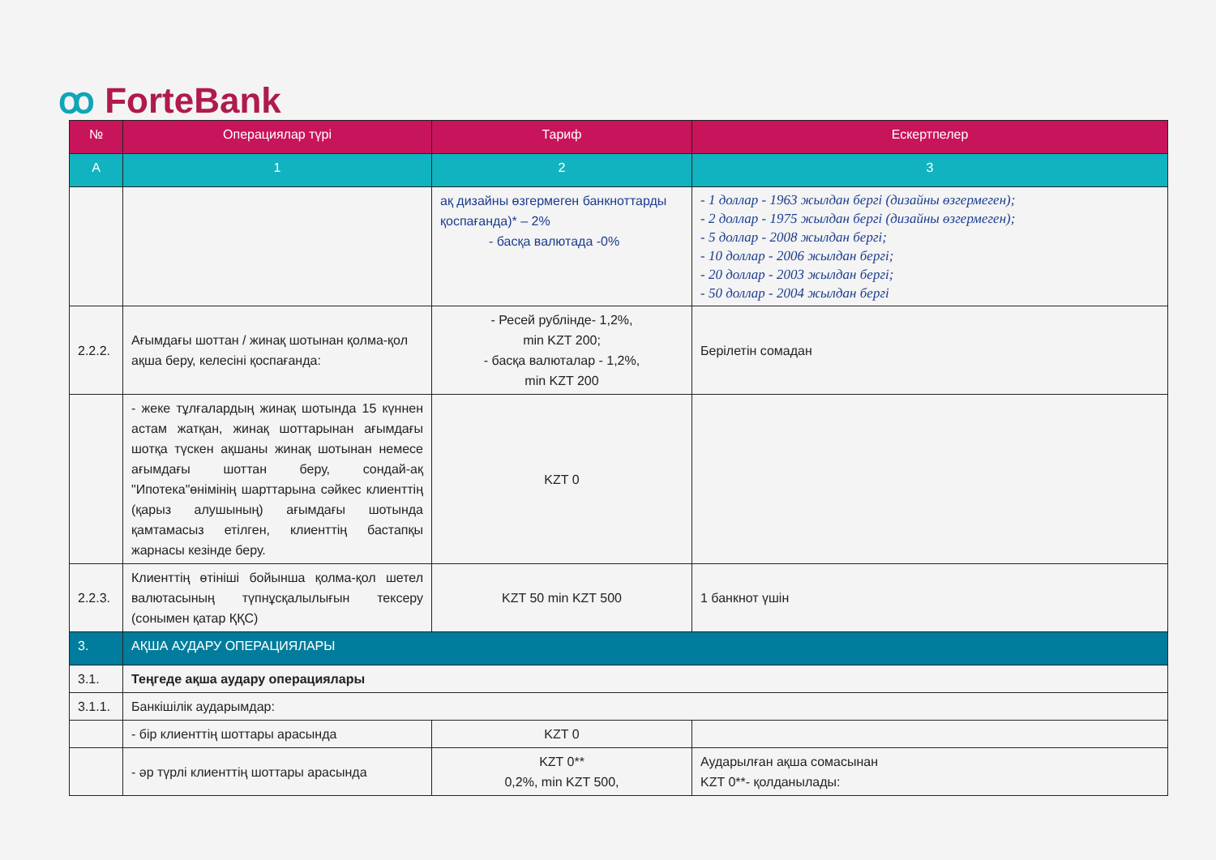ꝏ ForteBank
| № | Операциялар түрі | Тариф | Ескертпелер |
| --- | --- | --- | --- |
| А | 1 | 2 | 3 |
| | | ақ дизайны өзгермеген банкноттарды қоспағанда)* – 2% - басқа валютада -0% | - 1 доллар - 1963 жылдан бергі (дизайны өзгермеген); - 2 доллар - 1975 жылдан бергі (дизайны өзгермеген); - 5 доллар - 2008 жылдан бергі; - 10 доллар - 2006 жылдан бергі; - 20 доллар - 2003 жылдан бергі; - 50 доллар - 2004 жылдан бергі |
| 2.2.2. | Ағымдағы шоттан / жинақ шотынан қолма-қол ақша беру, келесіні қоспағанда: | - Ресей рублінде- 1,2%, min KZT 200; - басқа валюталар - 1,2%, min KZT 200 | Берілетін сомадан |
| | - жеке тұлғалардың жинақ шотында 15 күннен астам жатқан, жинақ шоттарынан ағымдағы шотқа түскен ақшаны жинақ шотынан немесе ағымдағы шоттан беру, сондай-ақ "Ипотека"өнімінің шарттарына сәйкес клиенттің (қарыз алушының) ағымдағы шотында қамтамасыз етілген, клиенттің бастапқы жарнасы кезінде беру. | KZT 0 | |
| 2.2.3. | Клиенттің өтініші бойынша қолма-қол шетел валютасының түпнұсқалылығын тексеру (сонымен қатар ҚҚС) | KZT 50 min KZT 500 | 1 банкнот үшін |
| 3. | АҚША АУДАРУ ОПЕРАЦИЯЛАРЫ | | |
| 3.1. | Теңгеде ақша аудару операциялары | | |
| 3.1.1. | Банкішілік аударымдар: | | |
| | - бір клиенттің шоттары арасында | KZT 0 | |
| | - әр түрлі клиенттің шоттары арасында | KZT 0** 0,2%, min KZT 500, | Аударылған ақша сомасынан KZT 0**- қолданылады: |